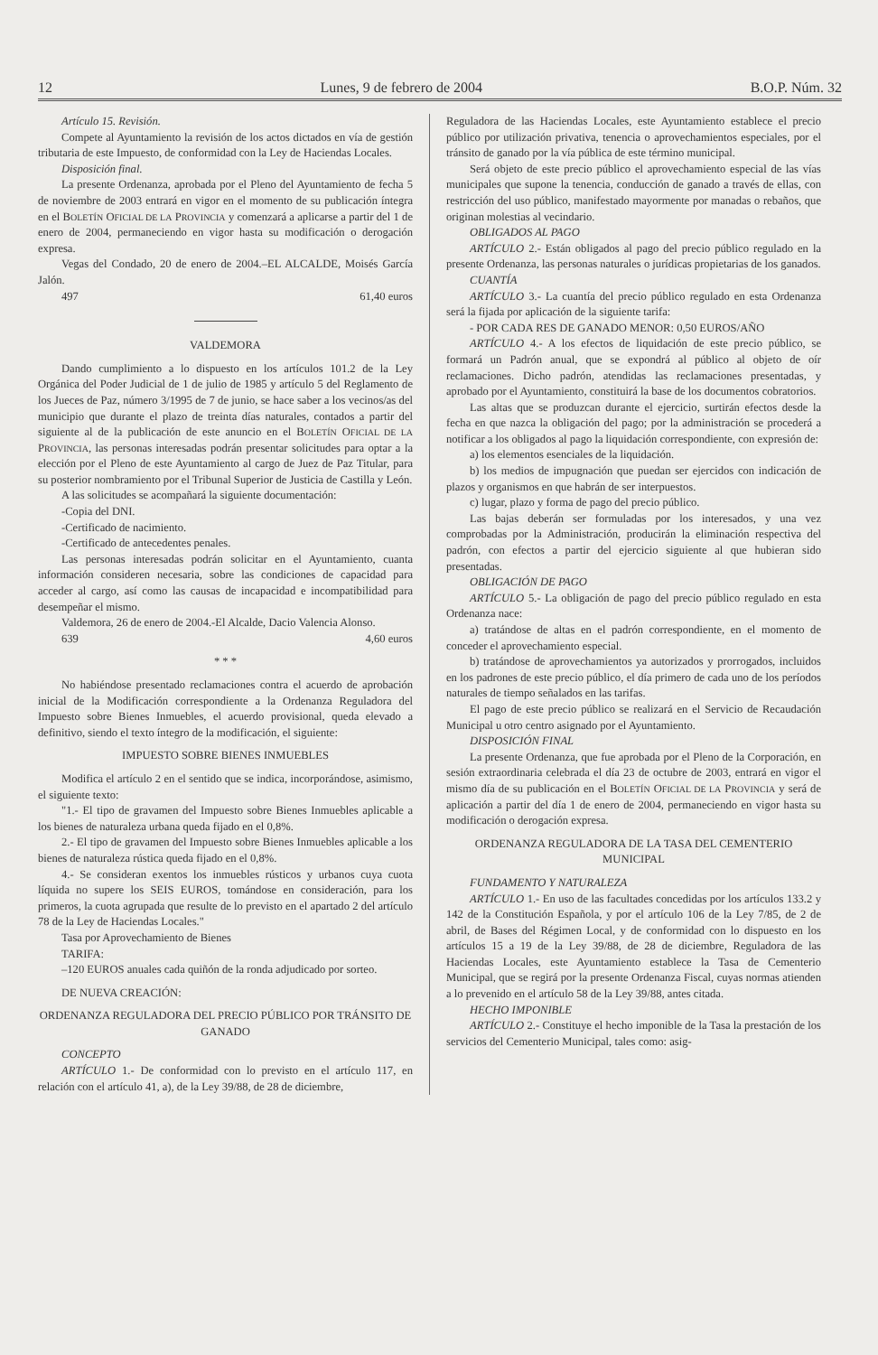12 Lunes, 9 de febrero de 2004 B.O.P. Núm. 32
Artículo 15. Revisión.
Compete al Ayuntamiento la revisión de los actos dictados en vía de gestión tributaria de este Impuesto, de conformidad con la Ley de Haciendas Locales.
Disposición final.
La presente Ordenanza, aprobada por el Pleno del Ayuntamiento de fecha 5 de noviembre de 2003 entrará en vigor en el momento de su publicación íntegra en el BOLETÍN OFICIAL DE LA PROVINCIA y comenzará a aplicarse a partir del 1 de enero de 2004, permaneciendo en vigor hasta su modificación o derogación expresa.
Vegas del Condado, 20 de enero de 2004.–EL ALCALDE, Moisés García Jalón.
497 61,40 euros
VALDEMORA
Dando cumplimiento a lo dispuesto en los artículos 101.2 de la Ley Orgánica del Poder Judicial de 1 de julio de 1985 y artículo 5 del Reglamento de los Jueces de Paz, número 3/1995 de 7 de junio, se hace saber a los vecinos/as del municipio que durante el plazo de treinta días naturales, contados a partir del siguiente al de la publicación de este anuncio en el BOLETÍN OFICIAL DE LA PROVINCIA, las personas interesadas podrán presentar solicitudes para optar a la elección por el Pleno de este Ayuntamiento al cargo de Juez de Paz Titular, para su posterior nombramiento por el Tribunal Superior de Justicia de Castilla y León.
A las solicitudes se acompañará la siguiente documentación:
-Copia del DNI.
-Certificado de nacimiento.
-Certificado de antecedentes penales.
Las personas interesadas podrán solicitar en el Ayuntamiento, cuanta información consideren necesaria, sobre las condiciones de capacidad para acceder al cargo, así como las causas de incapacidad e incompatibilidad para desempeñar el mismo.
Valdemora, 26 de enero de 2004.-El Alcalde, Dacio Valencia Alonso.
639 4,60 euros
* * *
No habiéndose presentado reclamaciones contra el acuerdo de aprobación inicial de la Modificación correspondiente a la Ordenanza Reguladora del Impuesto sobre Bienes Inmuebles, el acuerdo provisional, queda elevado a definitivo, siendo el texto íntegro de la modificación, el siguiente:
IMPUESTO SOBRE BIENES INMUEBLES
Modifica el artículo 2 en el sentido que se indica, incorporándose, asimismo, el siguiente texto:
"1.- El tipo de gravamen del Impuesto sobre Bienes Inmuebles aplicable a los bienes de naturaleza urbana queda fijado en el 0,8%.
2.- El tipo de gravamen del Impuesto sobre Bienes Inmuebles aplicable a los bienes de naturaleza rústica queda fijado en el 0,8%.
4.- Se consideran exentos los inmuebles rústicos y urbanos cuya cuota líquida no supere los SEIS EUROS, tomándose en consideración, para los primeros, la cuota agrupada que resulte de lo previsto en el apartado 2 del artículo 78 de la Ley de Haciendas Locales."
Tasa por Aprovechamiento de Bienes
TARIFA:
–120 EUROS anuales cada quiñón de la ronda adjudicado por sorteo.
DE NUEVA CREACIÓN:
ORDENANZA REGULADORA DEL PRECIO PÚBLICO POR TRÁNSITO DE GANADO
CONCEPTO
ARTÍCULO 1.- De conformidad con lo previsto en el artículo 117, en relación con el artículo 41, a), de la Ley 39/88, de 28 de diciembre,
Reguladora de las Haciendas Locales, este Ayuntamiento establece el precio público por utilización privativa, tenencia o aprovechamientos especiales, por el tránsito de ganado por la vía pública de este término municipal.
Será objeto de este precio público el aprovechamiento especial de las vías municipales que supone la tenencia, conducción de ganado a través de ellas, con restricción del uso público, manifestado mayormente por manadas o rebaños, que originan molestias al vecindario.
OBLIGADOS AL PAGO
ARTÍCULO 2.- Están obligados al pago del precio público regulado en la presente Ordenanza, las personas naturales o jurídicas propietarias de los ganados.
CUANTÍA
ARTÍCULO 3.- La cuantía del precio público regulado en esta Ordenanza será la fijada por aplicación de la siguiente tarifa:
- POR CADA RES DE GANADO MENOR: 0,50 EUROS/AÑO
ARTÍCULO 4.- A los efectos de liquidación de este precio público, se formará un Padrón anual, que se expondrá al público al objeto de oír reclamaciones. Dicho padrón, atendidas las reclamaciones presentadas, y aprobado por el Ayuntamiento, constituirá la base de los documentos cobratorios.
Las altas que se produzcan durante el ejercicio, surtirán efectos desde la fecha en que nazca la obligación del pago; por la administración se procederá a notificar a los obligados al pago la liquidación correspondiente, con expresión de:
a) los elementos esenciales de la liquidación.
b) los medios de impugnación que puedan ser ejercidos con indicación de plazos y organismos en que habrán de ser interpuestos.
c) lugar, plazo y forma de pago del precio público.
Las bajas deberán ser formuladas por los interesados, y una vez comprobadas por la Administración, producirán la eliminación respectiva del padrón, con efectos a partir del ejercicio siguiente al que hubieran sido presentadas.
OBLIGACIÓN DE PAGO
ARTÍCULO 5.- La obligación de pago del precio público regulado en esta Ordenanza nace:
a) tratándose de altas en el padrón correspondiente, en el momento de conceder el aprovechamiento especial.
b) tratándose de aprovechamientos ya autorizados y prorrogados, incluidos en los padrones de este precio público, el día primero de cada uno de los períodos naturales de tiempo señalados en las tarifas.
El pago de este precio público se realizará en el Servicio de Recaudación Municipal u otro centro asignado por el Ayuntamiento.
DISPOSICIÓN FINAL
La presente Ordenanza, que fue aprobada por el Pleno de la Corporación, en sesión extraordinaria celebrada el día 23 de octubre de 2003, entrará en vigor el mismo día de su publicación en el BOLETÍN OFICIAL DE LA PROVINCIA y será de aplicación a partir del día 1 de enero de 2004, permaneciendo en vigor hasta su modificación o derogación expresa.
ORDENANZA REGULADORA DE LA TASA DEL CEMENTERIO MUNICIPAL
FUNDAMENTO Y NATURALEZA
ARTÍCULO 1.- En uso de las facultades concedidas por los artículos 133.2 y 142 de la Constitución Española, y por el artículo 106 de la Ley 7/85, de 2 de abril, de Bases del Régimen Local, y de conformidad con lo dispuesto en los artículos 15 a 19 de la Ley 39/88, de 28 de diciembre, Reguladora de las Haciendas Locales, este Ayuntamiento establece la Tasa de Cementerio Municipal, que se regirá por la presente Ordenanza Fiscal, cuyas normas atienden a lo prevenido en el artículo 58 de la Ley 39/88, antes citada.
HECHO IMPONIBLE
ARTÍCULO 2.- Constituye el hecho imponible de la Tasa la prestación de los servicios del Cementerio Municipal, tales como: asig-